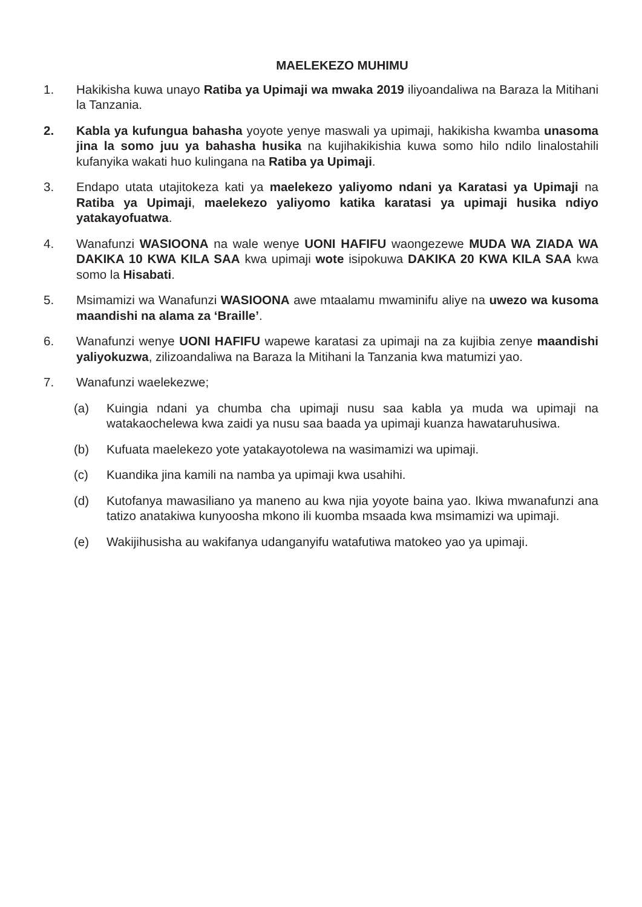MAELEKEZO MUHIMU
1. Hakikisha kuwa unayo Ratiba ya Upimaji wa mwaka 2019 iliyoandaliwa na Baraza la Mitihani la Tanzania.
2. Kabla ya kufungua bahasha yoyote yenye maswali ya upimaji, hakikisha kwamba unasoma jina la somo juu ya bahasha husika na kujihakikishia kuwa somo hilo ndilo linalostahili kufanyika wakati huo kulingana na Ratiba ya Upimaji.
3. Endapo utata utajitokeza kati ya maelekezo yaliyomo ndani ya Karatasi ya Upimaji na Ratiba ya Upimaji, maelekezo yaliyomo katika karatasi ya upimaji husika ndiyo yatakayofuatwa.
4. Wanafunzi WASIOONA na wale wenye UONI HAFIFU waongezewe MUDA WA ZIADA WA DAKIKA 10 KWA KILA SAA kwa upimaji wote isipokuwa DAKIKA 20 KWA KILA SAA kwa somo la Hisabati.
5. Msimamizi wa Wanafunzi WASIOONA awe mtaalamu mwaminifu aliye na uwezo wa kusoma maandishi na alama za ‘Braille’.
6. Wanafunzi wenye UONI HAFIFU wapewe karatasi za upimaji na za kujibia zenye maandishi yaliyokuzwa, zilizoandaliwa na Baraza la Mitihani la Tanzania kwa matumizi yao.
7. Wanafunzi waelekezwe;
(a) Kuingia ndani ya chumba cha upimaji nusu saa kabla ya muda wa upimaji na watakaochelewa kwa zaidi ya nusu saa baada ya upimaji kuanza hawataruhusiwa.
(b) Kufuata maelekezo yote yatakayotolewa na wasimamizi wa upimaji.
(c) Kuandika jina kamili na namba ya upimaji kwa usahihi.
(d) Kutofanya mawasiliano ya maneno au kwa njia yoyote baina yao. Ikiwa mwanafunzi ana tatizo anatakiwa kunyoosha mkono ili kuomba msaada kwa msimamizi wa upimaji.
(e) Wakijihusisha au wakifanya udanganyifu watafutiwa matokeo yao ya upimaji.